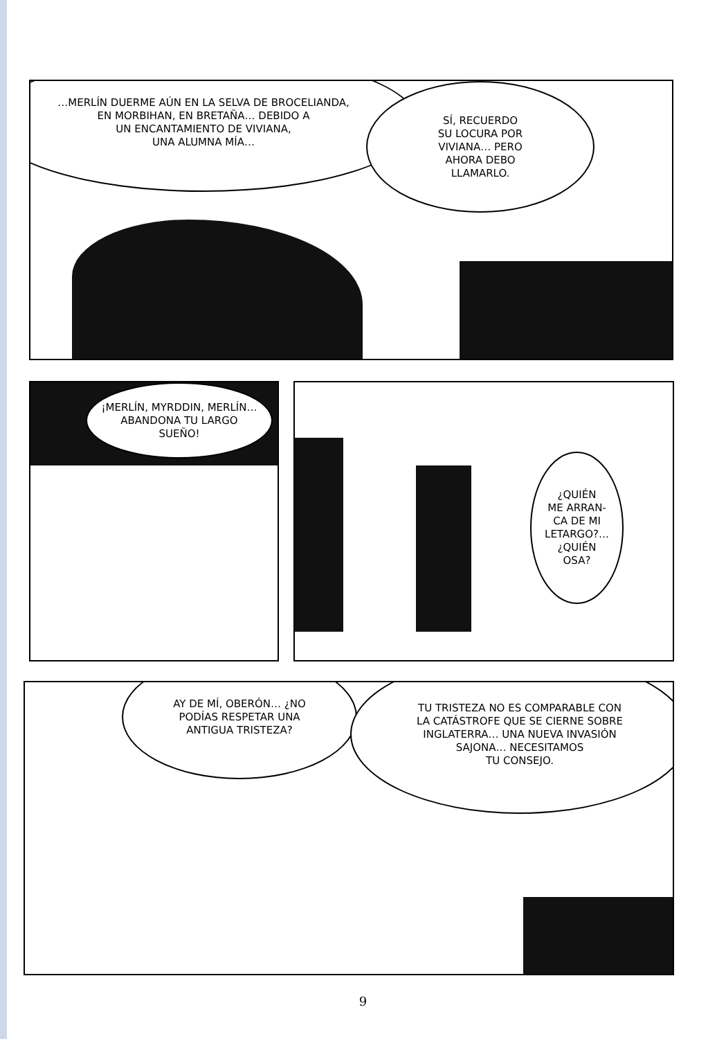…MERLÍN DUERME AÚN EN LA SELVA DE BROCELIANDA,
EN MORBIHAN, EN BRETAÑA… DEBIDO A
UN ENCANTAMIENTO DE VIVIANA,
UNA ALUMNA MÍA…
SÍ, RECUERDO
SU LOCURA POR
VIVIANA… PERO
AHORA DEBO
LLAMARLO.
¡MERLÍN, MYRDDIN, MERLÍN…
ABANDONA TU LARGO
SUEÑO!
¿QUIÉN
ME ARRAN-
CA DE MI
LETARGO?…
¿QUIÉN
OSA?
AY DE MÍ, OBERÓN… ¿NO
PODÍAS RESPETAR UNA
ANTIGUA TRISTEZA?
TU TRISTEZA NO ES COMPARABLE CON
LA CATÁSTROFE QUE SE CIERNE SOBRE
INGLATERRA… UNA NUEVA INVASIÓN
SAJONA… NECESITAMOS
TU CONSEJO.
9